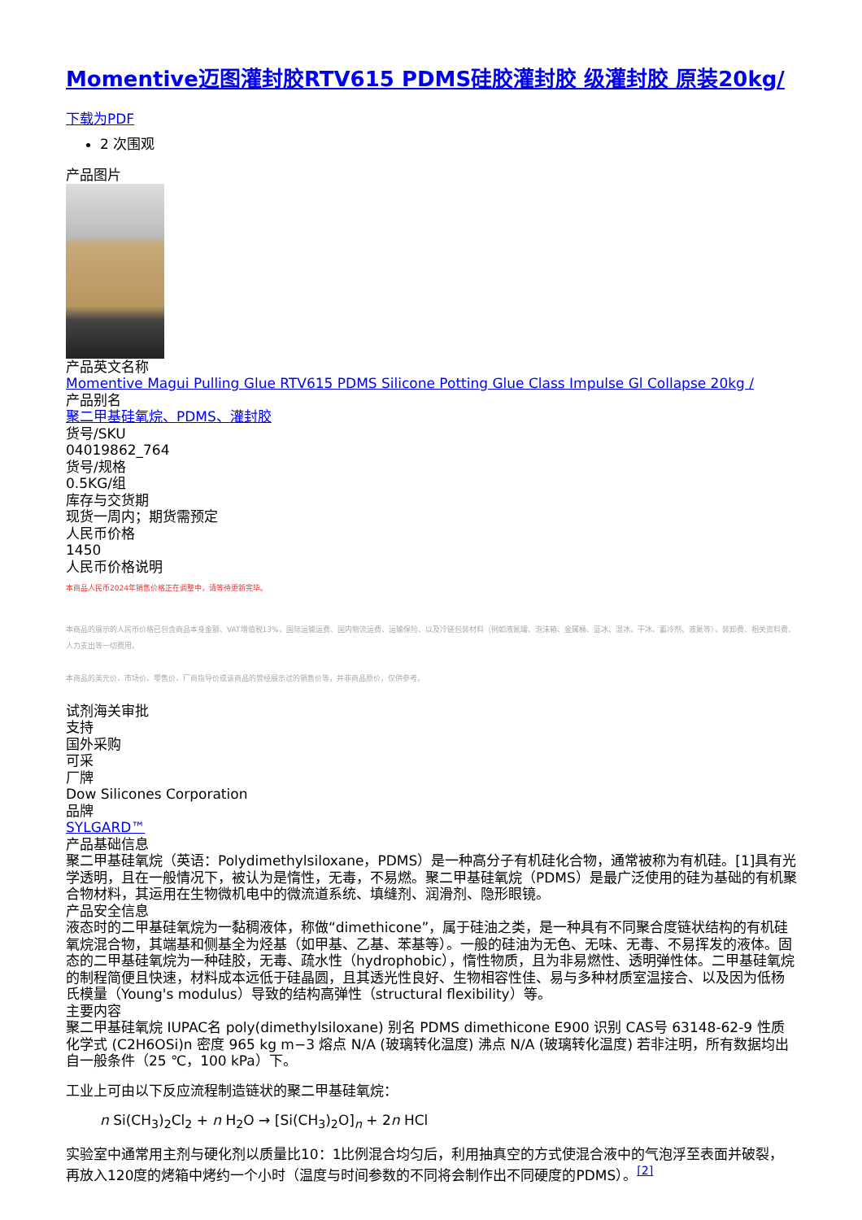Momentive迈图灌封胶RTV615 PDMS硅胶灌封胶 级灌封胶 原装20kg/
下载为PDF
2 次围观
产品图片
产品英文名称
Momentive Magui Pulling Glue RTV615 PDMS Silicone Potting Glue Class Impulse Gl Collapse 20kg /
产品别名
聚二甲基硅氧烷、PDMS、灌封胶
货号/SKU
04019862_764
货号/规格
0.5KG/组
库存与交货期
现货一周内；期货需预定
人民币价格
1450
人民币价格说明
本商品人民币2024年销售价格正在调整中，请等待更新完毕。
本商品的展示的人民币价格已包含商品本身金额、VAT增值税13%、国际运输运费、国内物流运费、运输保险、以及冷链包装材料（例如液氮罐、泡沫箱、金属桶、蓝冰、湿冰、干冰、蓄冷剂、液氮等）、装卸费、相关资料费、人力支出等一切费用。
本商品的美元价、市场价、零售价、厂商指导价或该商品的曾经展示过的销售价等，并非商品原价，仅供参考。
试剂海关审批
支持
国外采购
可采
厂牌
Dow Silicones Corporation
品牌
SYLGARD™
产品基础信息
聚二甲基硅氧烷（英语：Polydimethylsiloxane，PDMS）是一种高分子有机硅化合物，通常被称为有机硅。[1]具有光学透明，且在一般情况下，被认为是惰性，无毒，不易燃。聚二甲基硅氧烷（PDMS）是最广泛使用的硅为基础的有机聚合物材料，其运用在生物微机电中的微流道系统、填缝剂、润滑剂、隐形眼镜。
产品安全信息
液态时的二甲基硅氧烷为一黏稠液体，称做“dimethicone”，属于硅油之类，是一种具有不同聚合度链状结构的有机硅氧烷混合物，其端基和侧基全为烃基（如甲基、乙基、苯基等）。一般的硅油为无色、无味、无毒、不易挥发的液体。固态的二甲基硅氧烷为一种硅胶，无毒、疏水性（hydrophobic），惰性物质，且为非易燃性、透明弹性体。二甲基硅氧烷的制程简便且快速，材料成本远低于硅晶圆，且其透光性良好、生物相容性佳、易与多种材质室温接合、以及因为低杨氏模量（Young's modulus）导致的结构高弹性（structural flexibility）等。
主要内容
聚二甲基硅氧烷 IUPAC名 poly(dimethylsiloxane) 别名 PDMS dimethicone E900 识别 CAS号 63148-62-9 性质 化学式 (C2H6OSi)n 密度 965 kg m−3 熔点 N/A (玻璃转化温度) 沸点 N/A (玻璃转化温度) 若非注明，所有数据均出自一般条件（25 ℃，100 kPa）下。
工业上可由以下反应流程制造链状的聚二甲基硅氧烷：
n Si(CH<sub>3</sub>)<sub>2</sub>Cl<sub>2</sub> + n H<sub>2</sub>O → [Si(CH<sub>3</sub>)<sub>2</sub>O]<sub>n</sub> + 2n HCl
实验室中通常用主剂与硬化剂以质量比10：1比例混合均匀后，利用抽真空的方式使混合液中的气泡浮至表面并破裂，再放入120度的烤箱中烤约一个小时（温度与时间参数的不同将会制作出不同硬度的PDMS）。<sup>[2]</sup>